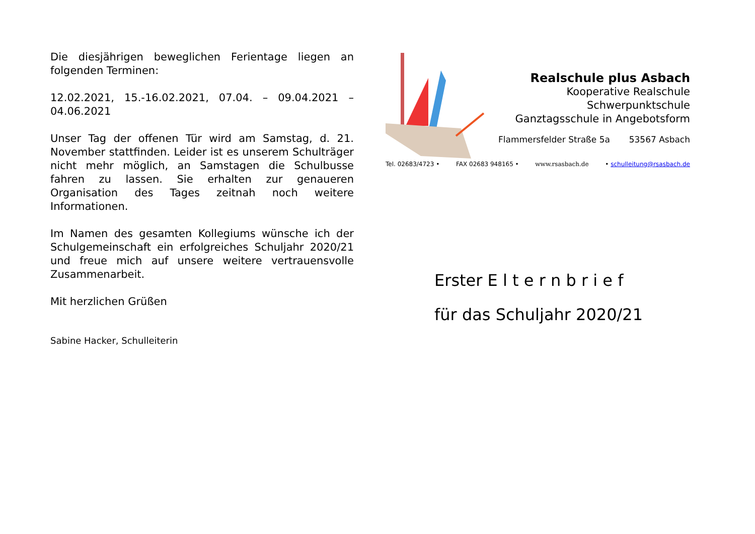Die diesjährigen beweglichen Ferientage liegen an folgenden Terminen:
12.02.2021, 15.-16.02.2021, 07.04. – 09.04.2021 – 04.06.2021
Unser Tag der offenen Tür wird am Samstag, d. 21. November stattfinden. Leider ist es unserem Schulträger nicht mehr möglich, an Samstagen die Schulbusse fahren zu lassen. Sie erhalten zur genaueren Organisation des Tages zeitnah noch weitere Informationen.
Im Namen des gesamten Kollegiums wünsche ich der Schulgemeinschaft ein erfolgreiches Schuljahr 2020/21 und freue mich auf unsere weitere vertrauensvolle Zusammenarbeit.
Mit herzlichen Grüßen
Sabine Hacker, Schulleiterin
Realschule plus Asbach
Kooperative Realschule
Schwerpunktschule
Ganztagsschule in Angebotsform
Flammersfelder Straße 5a 53567 Asbach
Tel. 02683/4723 • FAX 02683 948165 • www.rsasbach.de • schulleitung@rsasbach.de
Erster E l t e r n b r i e f
für das Schuljahr 2020/21